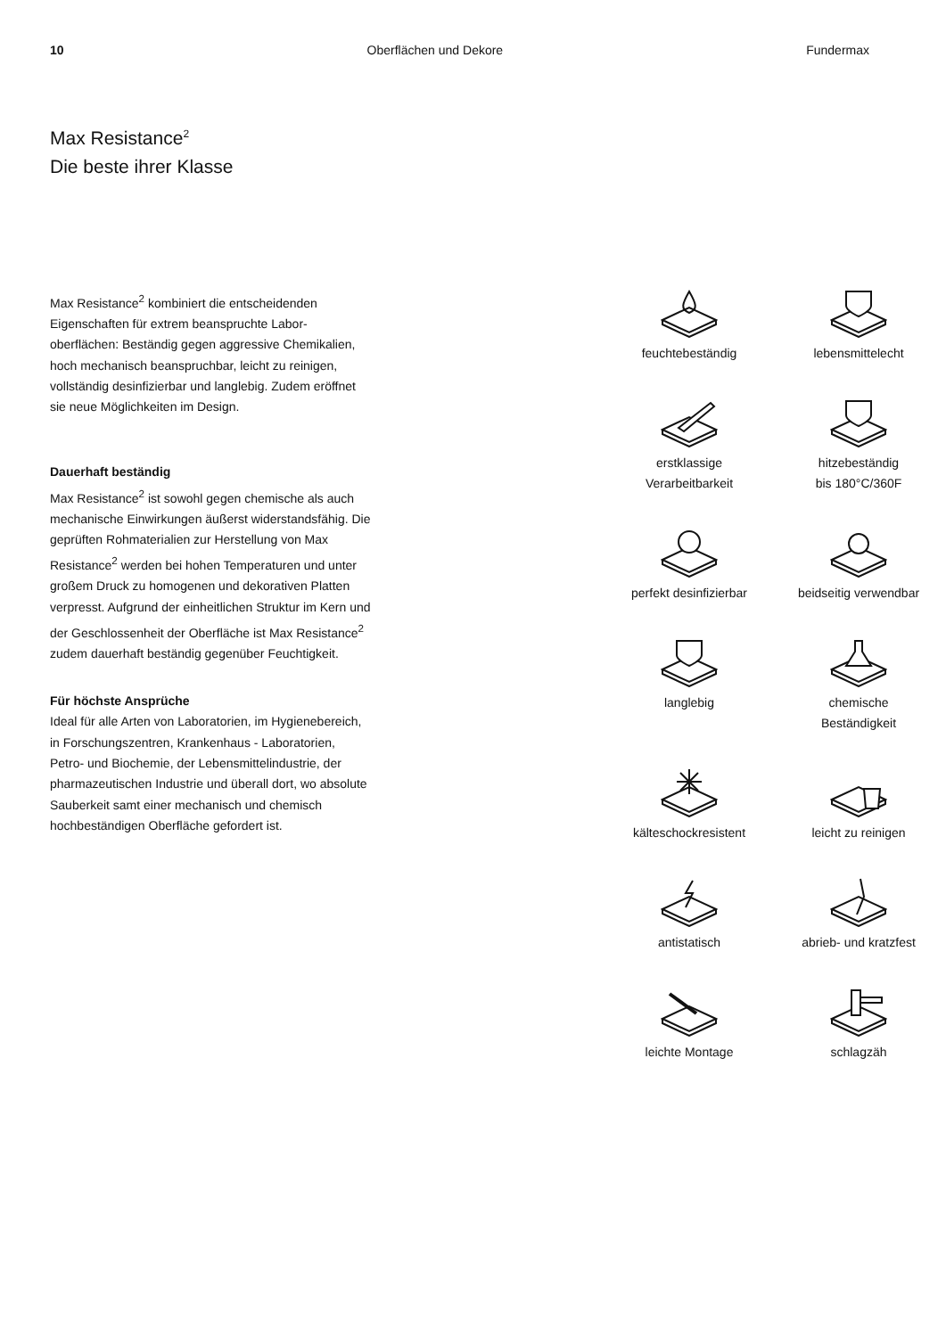10 Oberflächen und Dekore Fundermax
Max Resistance<sup>2</sup>
Die beste ihrer Klasse
Max Resistance<sup>2</sup> kombiniert die entscheidenden Eigenschaften für extrem beanspruchte Labor­oberflächen: Beständig gegen aggressive Chemi­kalien, hoch mechanisch beanspruchbar, leicht zu reinigen, vollständig desinfizierbar und langlebig. Zudem eröffnet sie neue Möglichkeiten im Design.
Dauerhaft beständig
Max Resistance<sup>2</sup> ist sowohl gegen chemische als auch mechanische Einwirkungen äußerst widerstandsfähig. Die geprüften Rohmaterialien zur Herstellung von Max Resistance<sup>2</sup> werden bei hohen Temperaturen und unter großem Druck zu homogenen und dekorativen Platten ver­presst. Aufgrund der einheitlichen Struktur im Kern und der Geschlossenheit der Oberfläche ist Max Resistance<sup>2</sup> zudem dauerhaft beständig gegenüber Feuchtigkeit.
Für höchste Ansprüche
Ideal für alle Arten von Laboratorien, im Hygiene­bereich, in Forschungszentren, Krankenhaus - Laboratorien, Petro- und Biochemie, der Lebens­mittelindustrie, der pharmazeutischen Industrie und überall dort, wo absolute Sauberkeit samt einer mechanisch und chemisch hochbeständigen Oberfläche gefordert ist.
feuchtebeständig
lebensmittelecht
erstklassige
Verarbeitbarkeit
hitzebeständig
bis 180°C/360F
perfekt desinfizierbar
beidseitig verwendbar
langlebig
chemische
Beständigkeit
kälteschockresistent
leicht zu reinigen
antistatisch
abrieb- und kratzfest
leichte Montage
schlagzäh